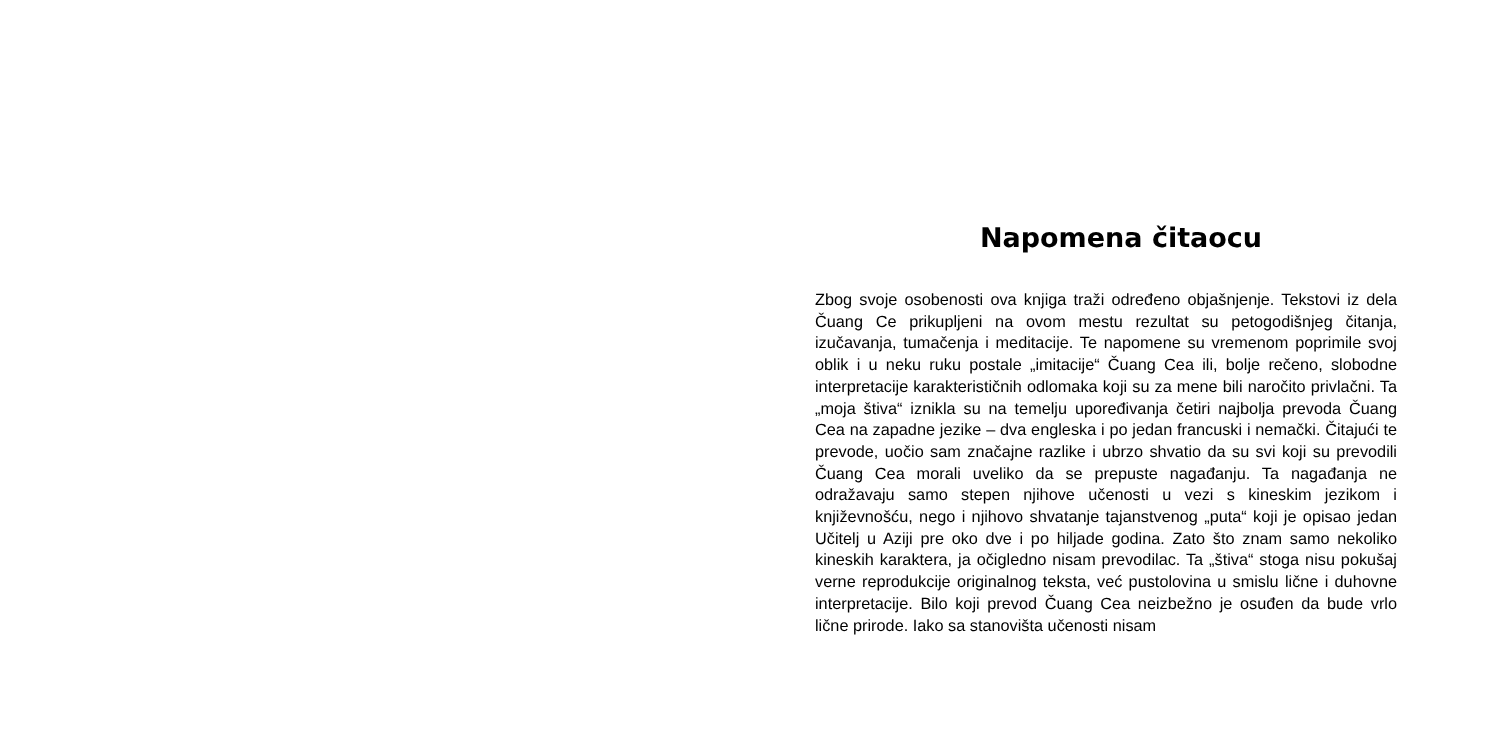Napomena čitaocu
Zbog svoje osobenosti ova knjiga traži određeno objašnjenje. Tekstovi iz dela Čuang Ce prikupljeni na ovom mestu rezultat su petogodišnjeg čitanja, izučavanja, tumačenja i meditacije. Te napomene su vremenom poprimile svoj oblik i u neku ruku postale „imitacije“ Čuang Cea ili, bolje rečeno, slobodne interpretacije karakterističnih odlomaka koji su za mene bili naročito privlačni. Ta „moja štiva“ iznikla su na temelju upoređivanja četiri najbolja prevoda Čuang Cea na zapadne jezike – dva engleska i po jedan francuski i nemački. Čitajući te prevode, uočio sam značajne razlike i ubrzo shvatio da su svi koji su prevodili Čuang Cea morali uveliko da se prepuste nagađanju. Ta nagađanja ne odražavaju samo stepen njihove učenosti u vezi s kineskim jezikom i književnošću, nego i njihovo shvatanje tajanstvenog „puta“ koji je opisao jedan Učitelj u Aziji pre oko dve i po hiljade godina. Zato što znam samo nekoliko kineskih karaktera, ja očigledno nisam prevodilac. Ta „štiva“ stoga nisu pokušaj verne reprodukcije originalnog teksta, već pustolovina u smislu lične i duhovne interpretacije. Bilo koji prevod Čuang Cea neizbežno je osuđen da bude vrlo lične prirode. Iako sa stanovišta učenosti nisam